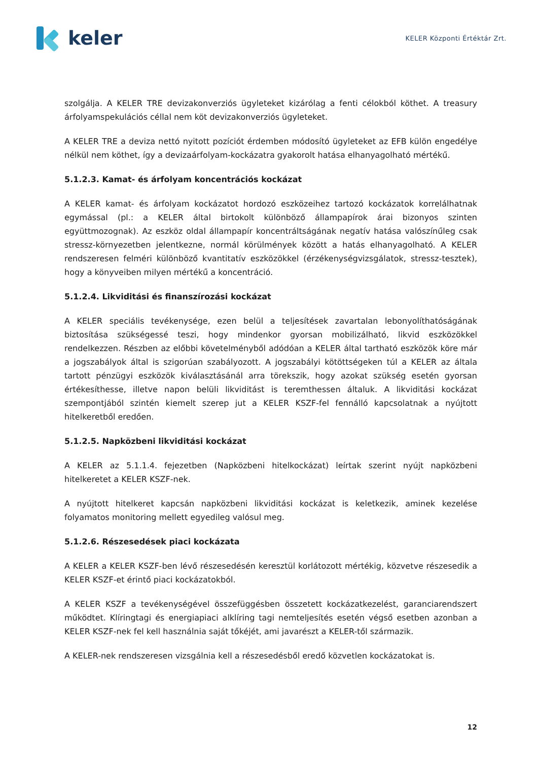keler
KELER Központi Értéktár Zrt.
szolgálja. A KELER TRE devizakonverziós ügyleteket kizárólag a fenti célokból köthet. A treasury árfolyamspekulációs céllal nem köt devizakonverziós ügyleteket.
A KELER TRE a deviza nettó nyitott pozíciót érdemben módosító ügyleteket az EFB külön engedélye nélkül nem köthet, így a devizaárfolyam-kockázatra gyakorolt hatása elhanyagolható mértékű.
5.1.2.3. Kamat- és árfolyam koncentrációs kockázat
A KELER kamat- és árfolyam kockázatot hordozó eszközeihez tartozó kockázatok korrelálhatnak egymással (pl.: a KELER által birtokolt különböző állampapírok árai bizonyos szinten együttmozognak). Az eszköz oldal állampapír koncentráltságának negatív hatása valószínűleg csak stressz-környezetben jelentkezne, normál körülmények között a hatás elhanyagolható. A KELER rendszeresen felméri különböző kvantitatív eszközökkel (érzékenységvizsgálatok, stressz-tesztek), hogy a könyveiben milyen mértékű a koncentráció.
5.1.2.4. Likviditási és finanszírozási kockázat
A KELER speciális tevékenysége, ezen belül a teljesítések zavartalan lebonyolíthatóságának biztosítása szükségessé teszi, hogy mindenkor gyorsan mobilizálható, likvid eszközökkel rendelkezzen. Részben az előbbi követelményből adódóan a KELER által tartható eszközök köre már a jogszabályok által is szigorúan szabályozott. A jogszabályi kötöttségeken túl a KELER az általa tartott pénzügyi eszközök kiválasztásánál arra törekszik, hogy azokat szükség esetén gyorsan értékesíthesse, illetve napon belüli likviditást is teremthessen általuk. A likviditási kockázat szempontjából szintén kiemelt szerep jut a KELER KSZF-fel fennálló kapcsolatnak a nyújtott hitelkeretből eredően.
5.1.2.5. Napközbeni likviditási kockázat
A KELER az 5.1.1.4. fejezetben (Napközbeni hitelkockázat) leírtak szerint nyújt napközbeni hitelkeretet a KELER KSZF-nek.
A nyújtott hitelkeret kapcsán napközbeni likviditási kockázat is keletkezik, aminek kezelése folyamatos monitoring mellett egyedileg valósul meg.
5.1.2.6. Részesedések piaci kockázata
A KELER a KELER KSZF-ben lévő részesedésén keresztül korlátozott mértékig, közvetve részesedik a KELER KSZF-et érintő piaci kockázatokból.
A KELER KSZF a tevékenységével összefüggésben összetett kockázatkezelést, garanciarendszert működtet. Klíringtagi és energiapiaci alklíring tagi nemteljesítés esetén végső esetben azonban a KELER KSZF-nek fel kell használnia saját tőkéjét, ami javarészt a KELER-től származik.
A KELER-nek rendszeresen vizsgálnia kell a részesedésből eredő közvetlen kockázatokat is.
12